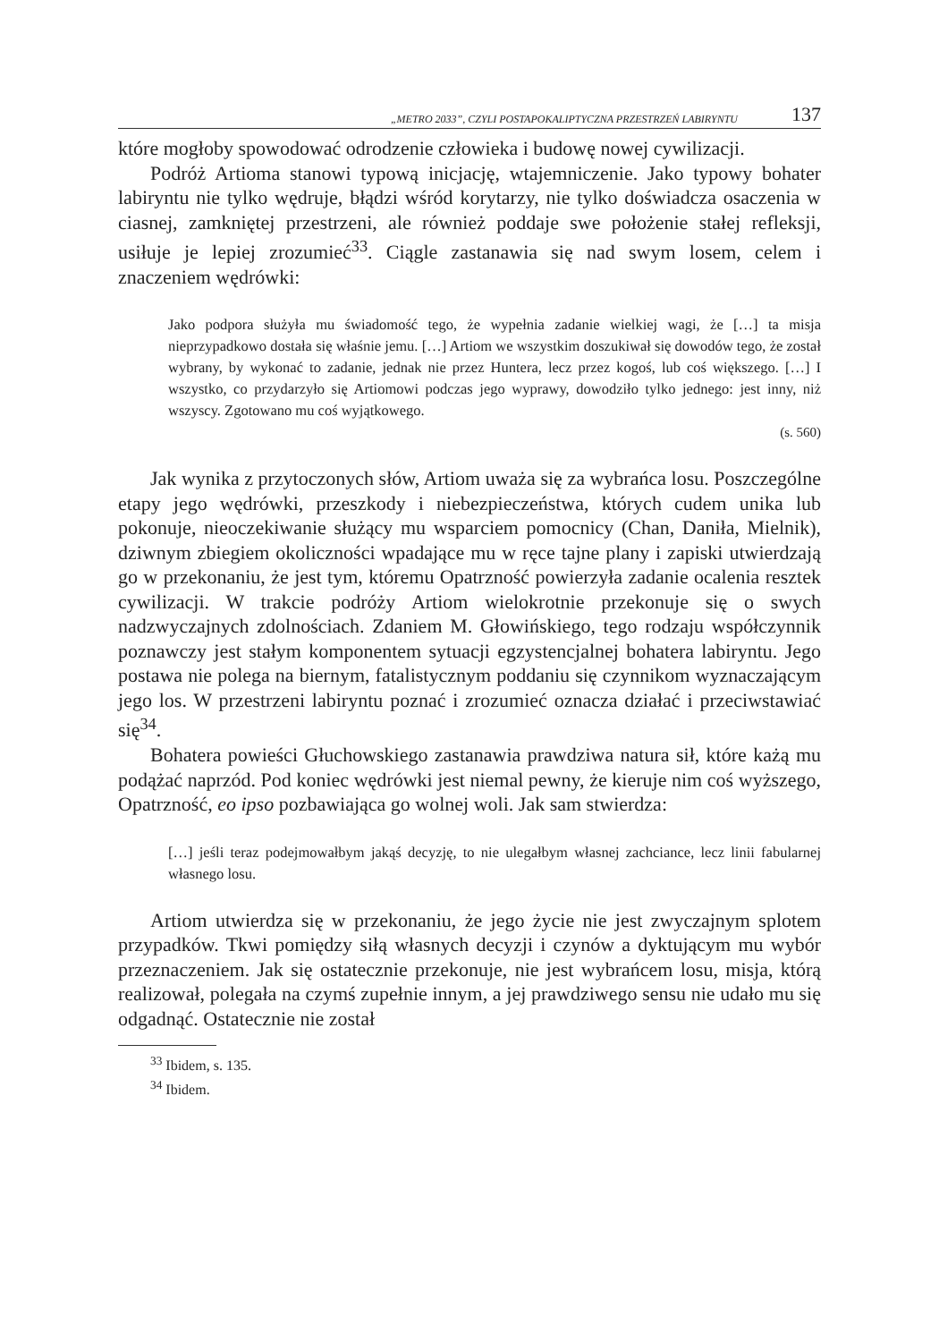„METRO 2033”, CZYLI POSTAPOKALIPTYCZNA PRZESTRZEŃ LABIRYNTU 137
które mogłoby spowodować odrodzenie człowieka i budowę nowej cywilizacji.
Podróż Artioma stanowi typową inicjację, wtajemniczenie. Jako typowy bohater labiryntu nie tylko wędruje, błądzi wśród korytarzy, nie tylko doświadcza osaczenia w ciasnej, zamkniętej przestrzeni, ale również poddaje swe położenie stałej refleksji, usiłuje je lepiej zrozumieć<sup>33</sup>. Ciągle zastanawia się nad swym losem, celem i znaczeniem wędrówki:
Jako podpora służyła mu świadomość tego, że wypełnia zadanie wielkiej wagi, że […] ta misja nieprzypadkowo dostała się właśnie jemu. […] Artiom we wszystkim doszukiwał się dowodów tego, że został wybrany, by wykonać to zadanie, jednak nie przez Huntera, lecz przez kogoś, lub coś większego. […] I wszystko, co przydarzyło się Artiomowi podczas jego wyprawy, dowodziło tylko jednego: jest inny, niż wszyscy. Zgotowano mu coś wyjątkowego.
(s. 560)
Jak wynika z przytoczonych słów, Artiom uważa się za wybrańca losu. Poszczególne etapy jego wędrówki, przeszkody i niebezpieczeństwa, których cudem unika lub pokonuje, nieoczekiwanie służący mu wsparciem pomocnicy (Chan, Daniła, Mielnik), dziwnym zbiegiem okoliczności wpadające mu w ręce tajne plany i zapiski utwierdzają go w przekonaniu, że jest tym, któremu Opatrzność powierzyła zadanie ocalenia resztek cywilizacji. W trakcie podróży Artiom wielokrotnie przekonuje się o swych nadzwyczajnych zdolnościach. Zdaniem M. Głowińskiego, tego rodzaju współczynnik poznawczy jest stałym komponentem sytuacji egzystencjalnej bohatera labiryntu. Jego postawa nie polega na biernym, fatalistycznym poddaniu się czynnikom wyznaczającym jego los. W przestrzeni labiryntu poznać i zrozumieć oznacza działać i przeciwstawiać się<sup>34</sup>.
Bohatera powieści Głuchowskiego zastanawia prawdziwa natura sił, które każą mu podążać naprzód. Pod koniec wędrówki jest niemal pewny, że kieruje nim coś wyższego, Opatrzność, eo ipso pozbawiająca go wolnej woli. Jak sam stwierdza:
[…] jeśli teraz podejmowałbym jakąś decyzję, to nie ulegałbym własnej zachciance, lecz linii fabularnej własnego losu.
Artiom utwierdza się w przekonaniu, że jego życie nie jest zwyczajnym splotem przypadków. Tkwi pomiędzy siłą własnych decyzji i czynów a dyktującym mu wybór przeznaczeniem. Jak się ostatecznie przekonuje, nie jest wybrańcem losu, misja, którą realizował, polegała na czymś zupełnie innym, a jej prawdziwego sensu nie udało mu się odgadnąć. Ostatecznie nie został
<sup>33</sup> Ibidem, s. 135.
<sup>34</sup> Ibidem.